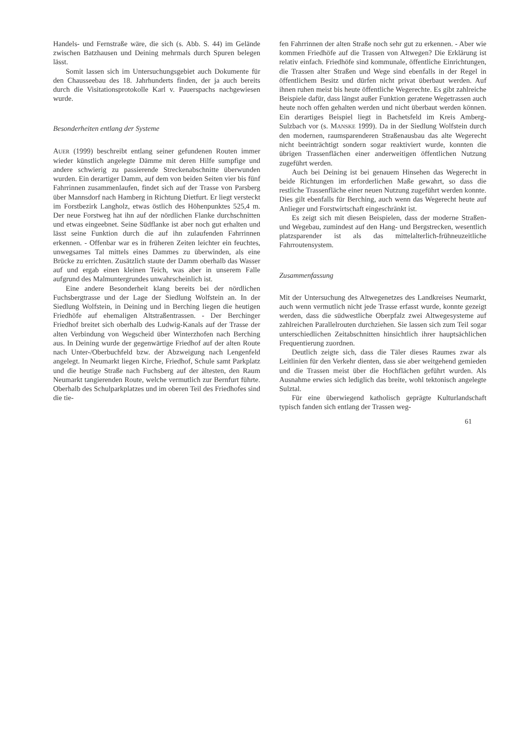Handels- und Fernstraße wäre, die sich (s. Abb. S. 44) im Gelände zwischen Batzhausen und Deining mehrmals durch Spuren belegen lässt.
Somit lassen sich im Untersuchungsgebiet auch Dokumente für den Chausseebau des 18. Jahrhunderts finden, der ja auch bereits durch die Visitationsprotokolle Karl v. Pauerspachs nachgewiesen wurde.
Besonderheiten entlang der Systeme
AUER (1999) beschreibt entlang seiner gefundenen Routen immer wieder künstlich angelegte Dämme mit deren Hilfe sumpfige und andere schwierig zu passierende Streckenabschnitte überwunden wurden. Ein derartiger Damm, auf dem von beiden Seiten vier bis fünf Fahrrinnen zusammenlaufen, findet sich auf der Trasse von Parsberg über Mannsdorf nach Hamberg in Richtung Dietfurt. Er liegt versteckt im Forstbezirk Langholz, etwas östlich des Höhenpunktes 525,4 m. Der neue Forstweg hat ihn auf der nördlichen Flanke durchschnitten und etwas eingeebnet. Seine Südflanke ist aber noch gut erhalten und lässt seine Funktion durch die auf ihn zulaufenden Fahrrinnen erkennen. - Offenbar war es in früheren Zeiten leichter ein feuchtes, unwegsames Tal mittels eines Dammes zu überwinden, als eine Brücke zu errichten. Zusätzlich staute der Damm oberhalb das Wasser auf und ergab einen kleinen Teich, was aber in unserem Falle aufgrund des Malmuntergrundes unwahrscheinlich ist.
Eine andere Besonderheit klang bereits bei der nördlichen Fuchsbergtrasse und der Lage der Siedlung Wolfstein an. In der Siedlung Wolfstein, in Deining und in Berching liegen die heutigen Friedhöfe auf ehemaligen Altstraßentrassen. - Der Berchinger Friedhof breitet sich oberhalb des Ludwig-Kanals auf der Trasse der alten Verbindung von Wegscheid über Winterzhofen nach Berching aus. In Deining wurde der gegenwärtige Friedhof auf der alten Route nach Unter-/Oberbuchfeld bzw. der Abzweigung nach Lengenfeld angelegt. In Neumarkt liegen Kirche, Friedhof, Schule samt Parkplatz und die heutige Straße nach Fuchsberg auf der ältesten, den Raum Neumarkt tangierenden Route, welche vermutlich zur Bernfurt führte. Oberhalb des Schulparkplatzes und im oberen Teil des Friedhofes sind die tie-
fen Fahrrinnen der alten Straße noch sehr gut zu erkennen. - Aber wie kommen Friedhöfe auf die Trassen von Altwegen? Die Erklärung ist relativ einfach. Friedhöfe sind kommunale, öffentliche Einrichtungen, die Trassen alter Straßen und Wege sind ebenfalls in der Regel in öffentlichem Besitz und dürfen nicht privat überbaut werden. Auf ihnen ruhen meist bis heute öffentliche Wegerechte. Es gibt zahlreiche Beispiele dafür, dass längst außer Funktion geratene Wegetrassen auch heute noch offen gehalten werden und nicht überbaut werden können. Ein derartiges Beispiel liegt in Bachetsfeld im Kreis Amberg-Sulzbach vor (s. MANSKE 1999). Da in der Siedlung Wolfstein durch den modernen, raumsparenderen Straßenausbau das alte Wegerecht nicht beeinträchtigt sondern sogar reaktiviert wurde, konnten die übrigen Trassenflächen einer anderweitigen öffentlichen Nutzung zugeführt werden.
Auch bei Deining ist bei genauem Hinsehen das Wegerecht in beide Richtungen im erforderlichen Maße gewahrt, so dass die restliche Trassenfläche einer neuen Nutzung zugeführt werden konnte. Dies gilt ebenfalls für Berching, auch wenn das Wegerecht heute auf Anlieger und Forstwirtschaft eingeschränkt ist.
Es zeigt sich mit diesen Beispielen, dass der moderne Straßen- und Wegebau, zumindest auf den Hang- und Bergstrecken, wesentlich platzsparender ist als das mittelalterlich-frühneuzeitliche Fahrroutensystem.
Zusammenfassung
Mit der Untersuchung des Altwegenetzes des Landkreises Neumarkt, auch wenn vermutlich nicht jede Trasse erfasst wurde, konnte gezeigt werden, dass die südwestliche Oberpfalz zwei Altwegesysteme auf zahlreichen Parallelrouten durchziehen. Sie lassen sich zum Teil sogar unterschiedlichen Zeitabschnitten hinsichtlich ihrer hauptsächlichen Frequentierung zuordnen.
Deutlich zeigte sich, dass die Täler dieses Raumes zwar als Leitlinien für den Verkehr dienten, dass sie aber weitgehend gemieden und die Trassen meist über die Hochflächen geführt wurden. Als Ausnahme erwies sich lediglich das breite, wohl tektonisch angelegte Sulztal.
Für eine überwiegend katholisch geprägte Kulturlandschaft typisch fanden sich entlang der Trassen weg-
61